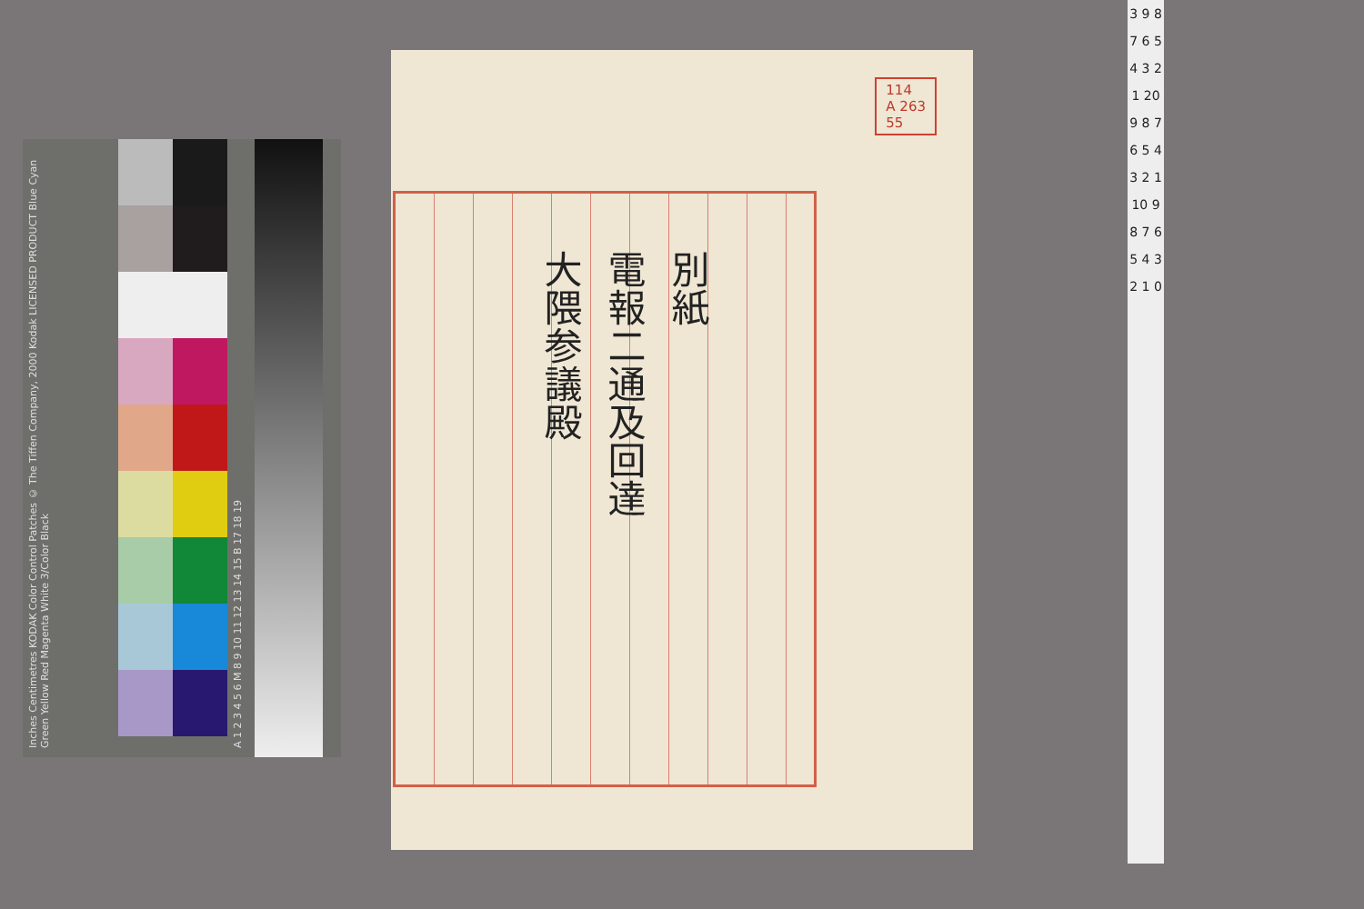Inches Centimetres KODAK Color Control Patches © The Tiffen Company, 2000 Kodak LICENSED PRODUCT Blue Cyan Green Yellow Red Magenta White 3/Color Black
A 1 2 3 4 5 6 M 8 9 10 11 12 13 14 15 B 17 18 19
114
A 263
55
別紙
電報二通及回達
大隈参議殿
3 9 8 7 6 5 4 3 2 1 20 9 8 7 6 5 4 3 2 1 10 9 8 7 6 5 4 3 2 1 0